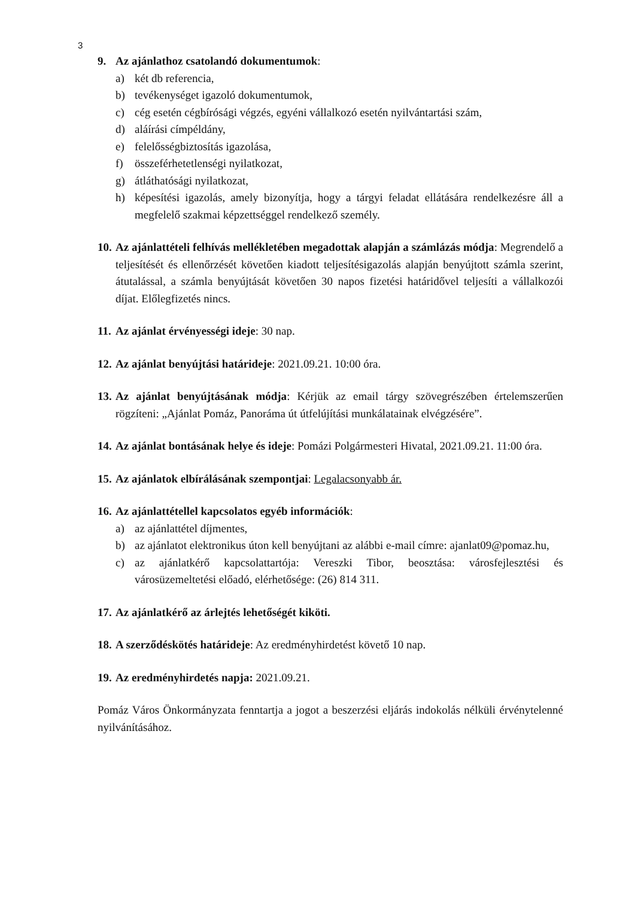3
9. Az ajánlathoz csatolandó dokumentumok:
a) két db referencia,
b) tevékenységet igazoló dokumentumok,
c) cég esetén cégbírósági végzés, egyéni vállalkozó esetén nyilvántartási szám,
d) aláírási címpéldány,
e) felelősségbiztosítás igazolása,
f) összeférhetetlenségi nyilatkozat,
g) átláthatósági nyilatkozat,
h) képesítési igazolás, amely bizonyítja, hogy a tárgyi feladat ellátására rendelkezésre áll a megfelelő szakmai képzettséggel rendelkező személy.
10.
Az ajánlattételi felhívás mellékletében megadottak alapján a számlázás módja: Megrendelő a teljesítését és ellenőrzését követően kiadott teljesítésigazolás alapján benyújtott számla szerint, átutalással, a számla benyújtását követően 30 napos fizetési határidővel teljesíti a vállalkozói díjat. Előlegfizetés nincs.
11.
Az ajánlat érvényességi ideje: 30 nap.
12.
Az ajánlat benyújtási határideje: 2021.09.21. 10:00 óra.
13.
Az ajánlat benyújtásának módja: Kérjük az email tárgy szövegrészében értelemszerűen rögzíteni: „Ajánlat Pomáz, Panoráma út útfelújítási munkálatainak elvégzésére”.
14.
Az ajánlat bontásának helye és ideje: Pomázi Polgármesteri Hivatal, 2021.09.21. 11:00 óra.
15.
Az ajánlatok elbírálásának szempontjai: Legalacsonyabb ár.
16.
Az ajánlattétellel kapcsolatos egyéb információk:
a) az ajánlattétel díjmentes,
b) az ajánlatot elektronikus úton kell benyújtani az alábbi e-mail címre: ajanlat09@pomaz.hu,
c) az ajánlatkérő kapcsolattartója: Vereszki Tibor, beosztása: városfejlesztési és városüzemeltetési előadó, elérhetősége: (26) 814 311.
17.
Az ajánlatkérő az árlejtés lehetőségét kiköti.
18.
A szerződéskötés határideje: Az eredményhirdetést követő 10 nap.
19.
Az eredményhirdetés napja: 2021.09.21.
Pomáz Város Önkormányzata fenntartja a jogot a beszerzési eljárás indokolás nélküli érvénytelenné nyilvánításához.